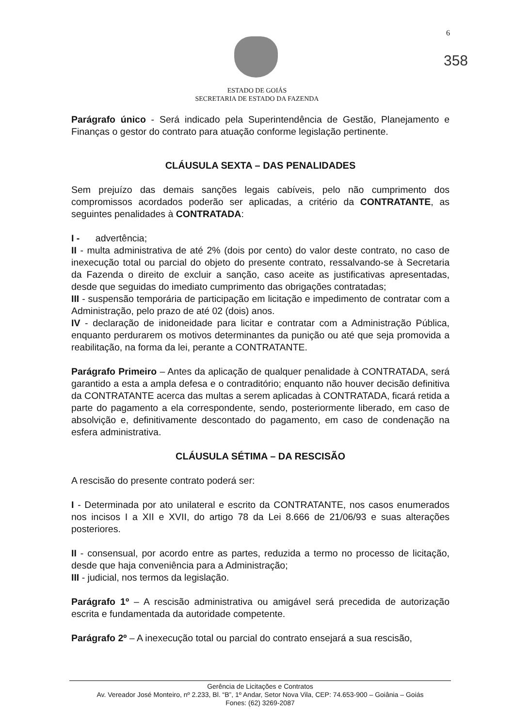6
358
ESTADO DE GOIÁS
SECRETARIA DE ESTADO DA FAZENDA
Parágrafo único - Será indicado pela Superintendência de Gestão, Planejamento e Finanças o gestor do contrato para atuação conforme legislação pertinente.
CLÁUSULA SEXTA – DAS PENALIDADES
Sem prejuízo das demais sanções legais cabíveis, pelo não cumprimento dos compromissos acordados poderão ser aplicadas, a critério da CONTRATANTE, as seguintes penalidades à CONTRATADA:
I - advertência;
II - multa administrativa de até 2% (dois por cento) do valor deste contrato, no caso de inexecução total ou parcial do objeto do presente contrato, ressalvando-se à Secretaria da Fazenda o direito de excluir a sanção, caso aceite as justificativas apresentadas, desde que seguidas do imediato cumprimento das obrigações contratadas;
III - suspensão temporária de participação em licitação e impedimento de contratar com a Administração, pelo prazo de até 02 (dois) anos.
IV - declaração de inidoneidade para licitar e contratar com a Administração Pública, enquanto perdurarem os motivos determinantes da punição ou até que seja promovida a reabilitação, na forma da lei, perante a CONTRATANTE.
Parágrafo Primeiro – Antes da aplicação de qualquer penalidade à CONTRATADA, será garantido a esta a ampla defesa e o contraditório; enquanto não houver decisão definitiva da CONTRATANTE acerca das multas a serem aplicadas à CONTRATADA, ficará retida a parte do pagamento a ela correspondente, sendo, posteriormente liberado, em caso de absolvição e, definitivamente descontado do pagamento, em caso de condenação na esfera administrativa.
CLÁUSULA SÉTIMA – DA RESCISÃO
A rescisão do presente contrato poderá ser:
I - Determinada por ato unilateral e escrito da CONTRATANTE, nos casos enumerados nos incisos I a XII e XVII, do artigo 78 da Lei 8.666 de 21/06/93 e suas alterações posteriores.
II - consensual, por acordo entre as partes, reduzida a termo no processo de licitação, desde que haja conveniência para a Administração;
III - judicial, nos termos da legislação.
Parágrafo 1º – A rescisão administrativa ou amigável será precedida de autorização escrita e fundamentada da autoridade competente.
Parágrafo 2º – A inexecução total ou parcial do contrato ensejará a sua rescisão,
Gerência de Licitações e Contratos
Av. Vereador José Monteiro, nº 2.233, Bl. “B”, 1º Andar, Setor Nova Vila, CEP: 74.653-900 – Goiânia – Goiás
Fones: (62) 3269-2087